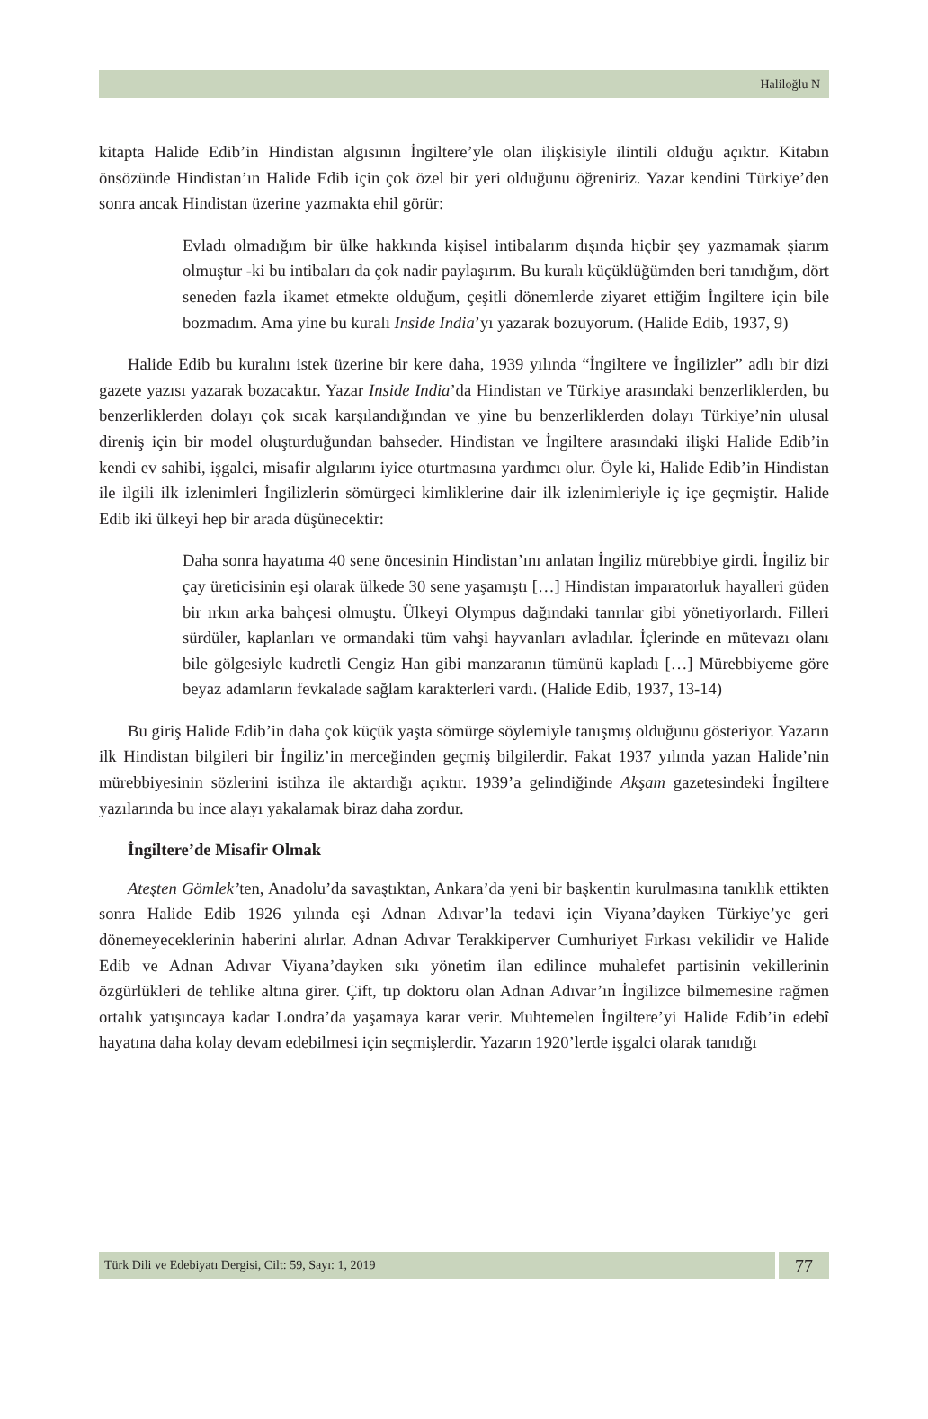Haliloğlu N
kitapta Halide Edib’in Hindistan algısının İngiltere’yle olan ilişkisiyle ilintili olduğu açıktır. Kitabın önsözünde Hindistan’ın Halide Edib için çok özel bir yeri olduğunu öğreniriz. Yazar kendini Türkiye’den sonra ancak Hindistan üzerine yazmakta ehil görür:
Evladı olmadığım bir ülke hakkında kişisel intibalarım dışında hiçbir şey yazmamak şiarım olmuştur -ki bu intibaları da çok nadir paylaşırım. Bu kuralı küçüklüğümden beri tanıdığım, dört seneden fazla ikamet etmekte olduğum, çeşitli dönemlerde ziyaret ettiğim İngiltere için bile bozmadım. Ama yine bu kuralı Inside India’yı yazarak bozuyorum. (Halide Edib, 1937, 9)
Halide Edib bu kuralını istek üzerine bir kere daha, 1939 yılında “İngiltere ve İngilizler” adlı bir dizi gazete yazısı yazarak bozacaktır. Yazar Inside India’da Hindistan ve Türkiye arasındaki benzerliklerden, bu benzerliklerden dolayı çok sıcak karşılandığından ve yine bu benzerliklerden dolayı Türkiye’nin ulusal direniş için bir model oluşturduğundan bahseder. Hindistan ve İngiltere arasındaki ilişki Halide Edib’in kendi ev sahibi, işgalci, misafir algılarını iyice oturtmasına yardımcı olur. Öyle ki, Halide Edib’in Hindistan ile ilgili ilk izlenimleri İngilizlerin sömürgeci kimliklerine dair ilk izlenimleriyle iç içe geçmiştir. Halide Edib iki ülkeyi hep bir arada düşünecektir:
Daha sonra hayatıma 40 sene öncesinin Hindistan’ını anlatan İngiliz mürebbiye girdi. İngiliz bir çay üreticisinin eşi olarak ülkede 30 sene yaşamıştı […] Hindistan imparatorluk hayalleri güden bir ırkın arka bahçesi olmuştu. Ülkeyi Olympus dağındaki tanrılar gibi yönetiyorlardı. Filleri sürdüler, kaplanları ve ormandaki tüm vahşi hayvanları avladılar. İçlerinde en mütevazı olanı bile gölgesiyle kudretli Cengiz Han gibi manzaranın tümünü kapladı […] Mürebbiyeme göre beyaz adamların fevkalade sağlam karakterleri vardı. (Halide Edib, 1937, 13-14)
Bu giriş Halide Edib’in daha çok küçük yaşta sömürge söylemiyle tanışmış olduğunu gösteriyor. Yazarın ilk Hindistan bilgileri bir İngiliz’in merceğinden geçmiş bilgilerdir. Fakat 1937 yılında yazan Halide’nin mürebbiyesinin sözlerini istihza ile aktardığı açıktır. 1939’a gelindiğinde Akşam gazetesindeki İngiltere yazılarında bu ince alayı yakalamak biraz daha zordur.
İngiltere’de Misafir Olmak
Ateşten Gömlek’ten, Anadolu’da savaştıktan, Ankara’da yeni bir başkentin kurulmasına tanıklık ettikten sonra Halide Edib 1926 yılında eşi Adnan Adıvar’la tedavi için Viyana’dayken Türkiye’ye geri dönemeyeceklerinin haberini alırlar. Adnan Adıvar Terakkiperver Cumhuriyet Fırkası vekilidir ve Halide Edib ve Adnan Adıvar Viyana’dayken sıkı yönetim ilan edilince muhalefet partisinin vekillerinin özgürlükleri de tehlike altına girer. Çift, tıp doktoru olan Adnan Adıvar’ın İngilizce bilmemesine rağmen ortalık yatışıncaya kadar Londra’da yaşamaya karar verir. Muhtemelen İngiltere’yi Halide Edib’in edebî hayatına daha kolay devam edebilmesi için seçmişlerdir. Yazarın 1920’lerde işgalci olarak tanıdığı
Türk Dili ve Edebiyatı Dergisi, Cilt: 59, Sayı: 1, 2019
77